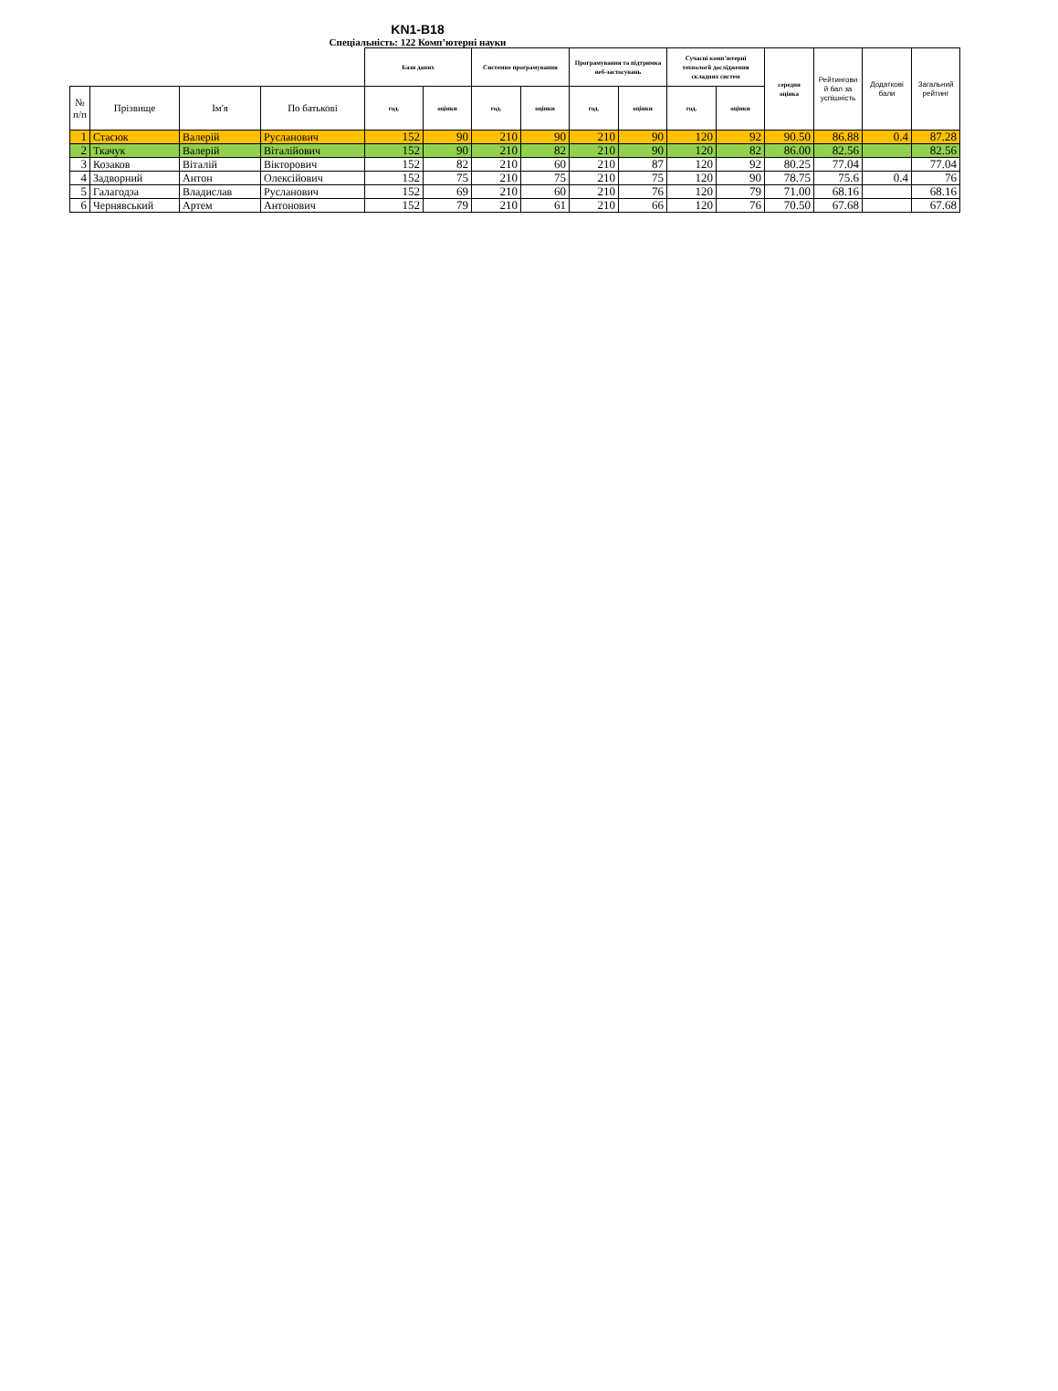KN1-B18
Спеціальність: 122 Комп’ютерні науки
| | | | | Бази даних | | Системне програмування | | Програмування та підтримка веб-застосувань | | Сучасні комп’ютерні технології дослідження складних систем | | середня оцінка | Рейтингови й бал за успішність | Додаткові бали | Загальний рейтинг |
| --- | --- | --- | --- | --- | --- | --- | --- | --- | --- | --- | --- | --- | --- | --- | --- |
| № п/п | Прізвище | Ім'я | По батькові | год. | оцінки | год. | оцінки | год. | оцінки | год. | оцінки | | | | |
| 1 | Стасюк | Валерій | Русланович | 152 | 90 | 210 | 90 | 210 | 90 | 120 | 92 | 90.50 | 86.88 | 0.4 | 87.28 |
| 2 | Ткачук | Валерій | Віталійович | 152 | 90 | 210 | 82 | 210 | 90 | 120 | 82 | 86.00 | 82.56 | | 82.56 |
| 3 | Козаков | Віталій | Вікторович | 152 | 82 | 210 | 60 | 210 | 87 | 120 | 92 | 80.25 | 77.04 | | 77.04 |
| 4 | Задворний | Антон | Олексійович | 152 | 75 | 210 | 75 | 210 | 75 | 120 | 90 | 78.75 | 75.6 | 0.4 | 76 |
| 5 | Галагодза | Владислав | Русланович | 152 | 69 | 210 | 60 | 210 | 76 | 120 | 79 | 71.00 | 68.16 | | 68.16 |
| 6 | Чернявський | Артем | Антонович | 152 | 79 | 210 | 61 | 210 | 66 | 120 | 76 | 70.50 | 67.68 | | 67.68 |